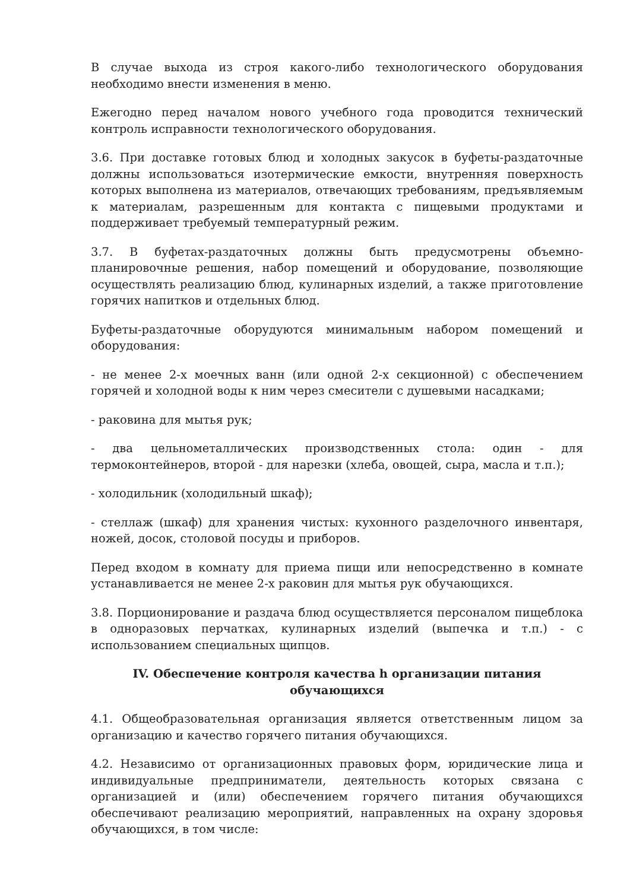В случае выхода из строя какого-либо технологического оборудования необходимо внести изменения в меню.
Ежегодно перед началом нового учебного года проводится технический контроль исправности технологического оборудования.
3.6. При доставке готовых блюд и холодных закусок в буфеты-раздаточные должны использоваться изотермические емкости, внутренняя поверхность которых выполнена из материалов, отвечающих требованиям, предъявляемым к материалам, разрешенным для контакта с пищевыми продуктами и поддерживает требуемый температурный режим.
3.7. В буфетах-раздаточных должны быть предусмотрены объемно-планировочные решения, набор помещений и оборудование, позволяющие осуществлять реализацию блюд, кулинарных изделий, а также приготовление горячих напитков и отдельных блюд.
Буфеты-раздаточные оборудуются минимальным набором помещений и оборудования:
- не менее 2-х моечных ванн (или одной 2-х секционной) с обеспечением горячей и холодной воды к ним через смесители с душевыми насадками;
- раковина для мытья рук;
- два цельнометаллических производственных стола: один - для термоконтейнеров, второй - для нарезки (хлеба, овощей, сыра, масла и т.п.);
- холодильник (холодильный шкаф);
- стеллаж (шкаф) для хранения чистых: кухонного разделочного инвентаря, ножей, досок, столовой посуды и приборов.
Перед входом в комнату для приема пищи или непосредственно в комнате устанавливается не менее 2-х раковин для мытья рук обучающихся.
3.8. Порционирование и раздача блюд осуществляется персоналом пищеблока в одноразовых перчатках, кулинарных изделий (выпечка и т.п.) - с использованием специальных щипцов.
IV. Обеспечение контроля качества h организации питания обучающихся
4.1. Общеобразовательная организация является ответственным лицом за организацию и качество горячего питания обучающихся.
4.2. Независимо от организационных правовых форм, юридические лица и индивидуальные предприниматели, деятельность которых связана с организацией и (или) обеспечением горячего питания обучающихся обеспечивают реализацию мероприятий, направленных на охрану здоровья обучающихся, в том числе: